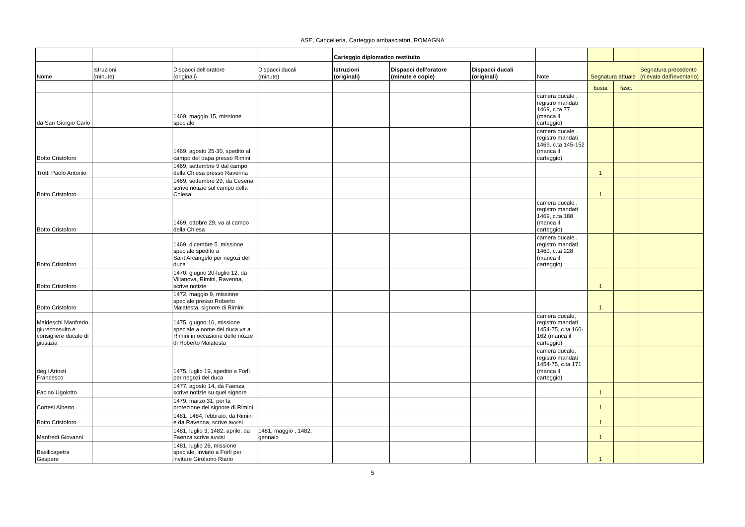ASE, Cancelleria, Carteggio ambasciatori, ROMAGNA
| | | | | Carteggio diplomatico restituito | | | | | | |
| Nome | Istruzioni (minute) | Dispacci dell'oratore (originali) | Dispacci ducali (minute) | Istruzioni (originali) | Dispacci dell'oratore (minute e copie) | Dispacci ducali (originali) | Note | Segnatura attuale | | Segnatura precedente (rilevata dall'inventario) |
| | | | | | | | | busta | fasc. | |
| da San Giorgio Carlo | | 1469, maggio 15, missione speciale | | | | | camera ducale , registro mandati 1469, c.ta 77 (manca il carteggio) | | | |
| Botto Cristoforo | | 1469, agosto 25-30, spedito al campo del papa presso Rimini | | | | | camera ducale , registro mandati 1469, c.ta 145-152 (manca il carteggio) | | | |
| Trotti Paolo Antonio | | 1469, settembre 9 dal campo della Chiesa presso Ravenna | | | | | | 1 | | |
| Botto Cristoforo | | 1469, settembre 29, da Cesena scrive notizie sul campo della Chiesa | | | | | | 1 | | |
| Botto Cristoforo | | 1469, ottobre 29, va al campo della Chiesa | | | | | camera ducale , registro mandati 1469, c.ta 188 (manca il carteggio) | | | |
| Botto Cristoforo | | 1469, dicembre 5. missione speciale spedito a Sant’Arcangelo per negozi del duca | | | | | camera ducale , registro mandati 1469, c.ta 228 (manca il carteggio) | | | |
| Botto Cristoforo | | 1470, giugno 20-luglio 12, da Villanova, Rimini, Ravenna, scrive notizie | | | | | | 1 | | |
| Botto Cristoforo | | 1472, maggio 9, missione speciale presso Roberto Malatesta, signore di Rimini | | | | | | 1 | | |
| Maldeschi Manfredo, giureconsulto e consigliere ducale di giustizia | | 1475, giugno 16, missione speciale a nome del duca va a Rimini in occasione delle nozze di Roberto Malatesta | | | | | camera ducale, registro mandati 1454-75, c.ta 160-162 (manca il carteggio) | | | |
| degli Ariosti Francesco | | 1475, luglio 19, spedito a Forlì per negozi del duca | | | | | camera ducale, registro mandati 1454-75, c.ta 171 (manca il carteggio) | | | |
| Facino Ugolotto | | 1477, agosto 14, da Faenza scrive notizie su quel signore | | | | | | 1 | | |
| Cortesi Alberto | | 1479, marzo 31, per la protezione del signore di Rimini | | | | | | 1 | | |
| Botto Cristoforo | | 1481. 1484, febbraio, da Rimini e da Ravenna, scrive avvisi | | | | | | 1 | | |
| Manfredi Giovanni | | 1481, luglio 3; 1482, aprile, da Faenza scrive avvisi | 1481, maggio , 1482, gennaio | | | | | 1 | | |
| Basilicapetra Gaspare | | 1481, luglio 26, missione speciale, inviato a Forlì per invitare Girolamo Riario | | | | | | 1 | | |
5